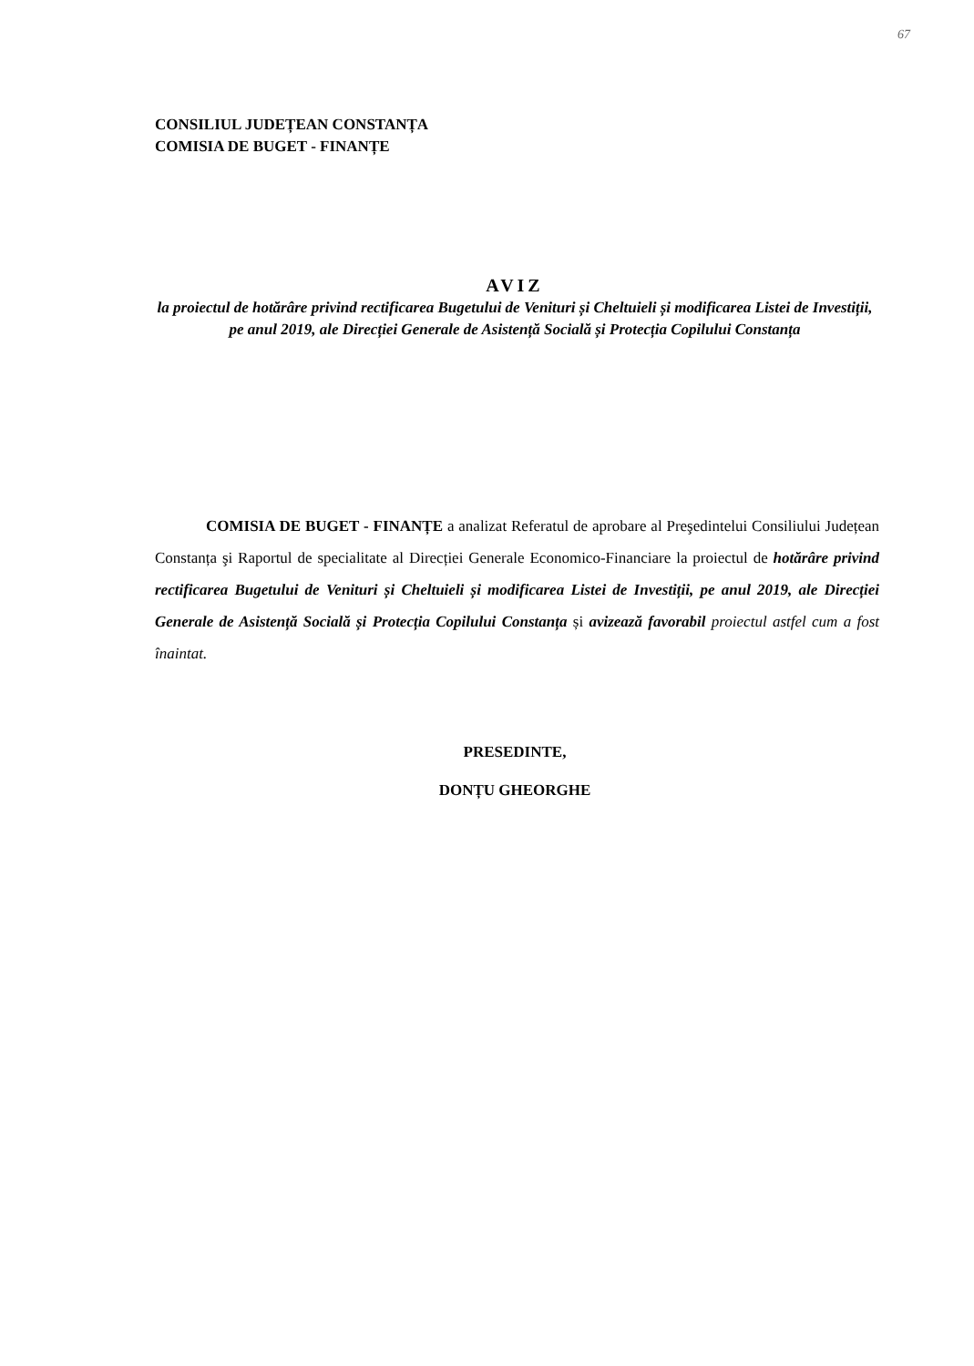67
CONSILIUL JUDEȚEAN CONSTANȚA
COMISIA DE BUGET - FINANȚE
AVIZ
la proiectul de hotărâre privind rectificarea Bugetului de Venituri și Cheltuieli și modificarea Listei de Investiții, pe anul 2019, ale Direcției Generale de Asistență Socială și Protecția Copilului Constanța
COMISIA DE BUGET - FINANȚE a analizat Referatul de aprobare al Preşedintelui Consiliului Județean Constanța şi Raportul de specialitate al Direcției Generale Economico-Financiare la proiectul de hotărâre privind rectificarea Bugetului de Venituri și Cheltuieli și modificarea Listei de Investiții, pe anul 2019, ale Direcției Generale de Asistență Socială și Protecția Copilului Constanța și avizează favorabil proiectul astfel cum a fost înaintat.
PRESEDINTE,
DONȚU GHEORGHE